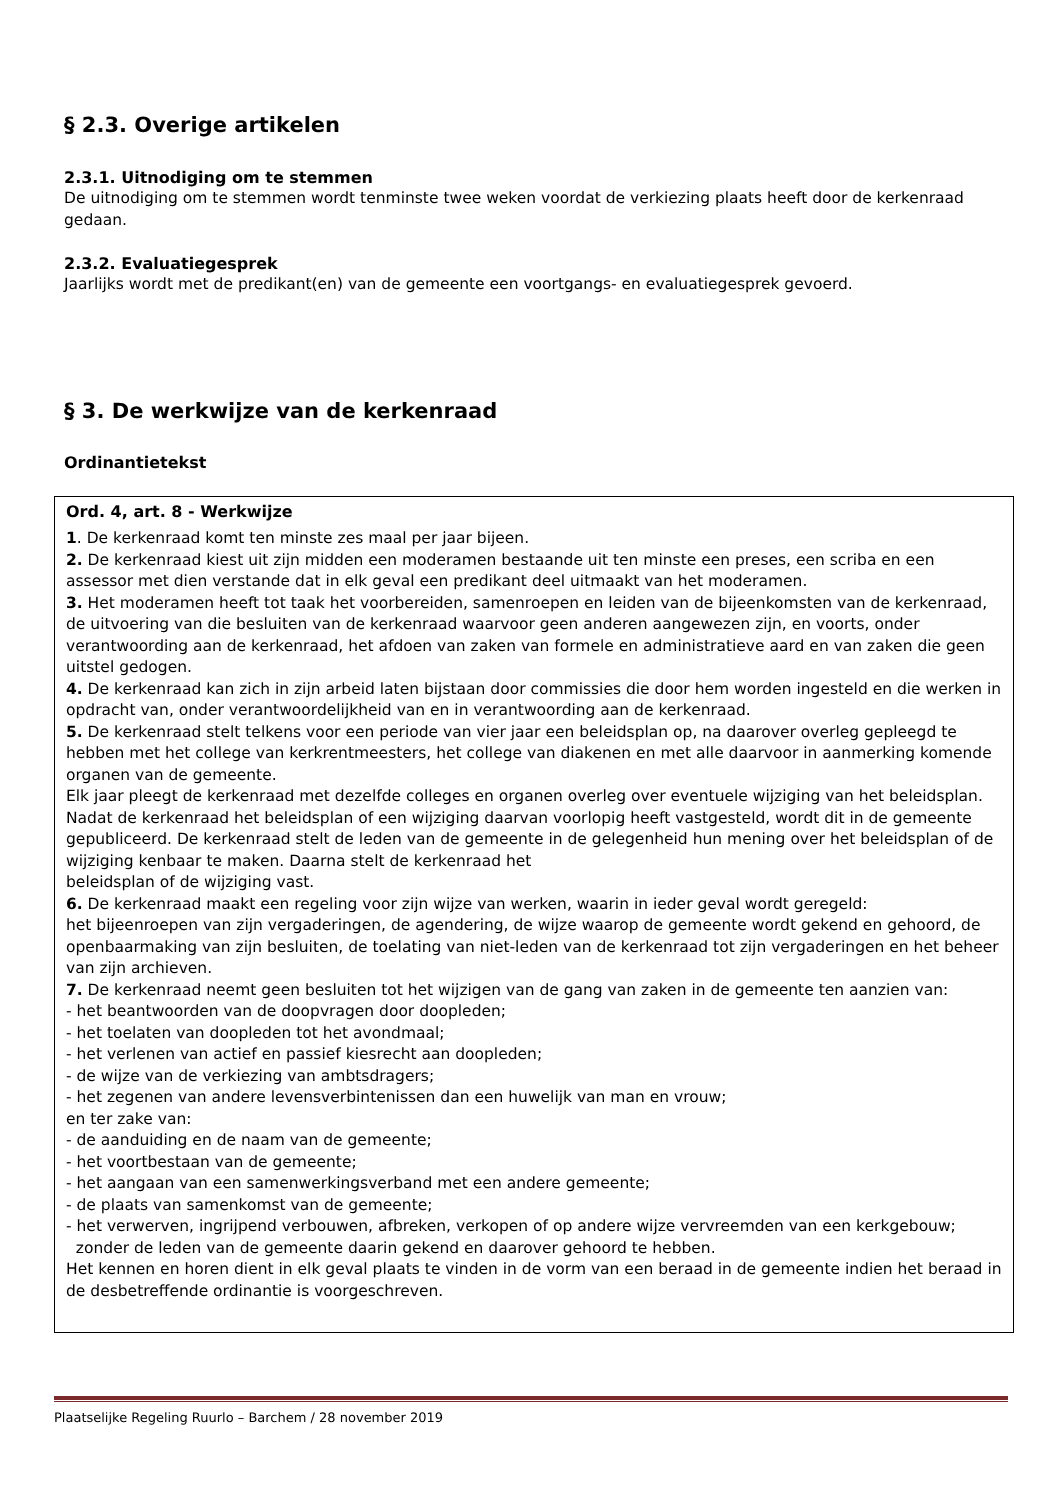§ 2.3. Overige artikelen
2.3.1. Uitnodiging om te stemmen
De uitnodiging om te stemmen wordt tenminste twee weken voordat de verkiezing plaats heeft door de kerkenraad gedaan.
2.3.2. Evaluatiegesprek
Jaarlijks wordt met de predikant(en) van de gemeente een voortgangs- en evaluatiegesprek gevoerd.
§ 3. De werkwijze van de kerkenraad
Ordinantietekst
Ord. 4, art. 8 - Werkwijze
1. De kerkenraad komt ten minste zes maal per jaar bijeen.
2. De kerkenraad kiest uit zijn midden een moderamen bestaande uit ten minste een preses, een scriba en een assessor met dien verstande dat in elk geval een predikant deel uitmaakt van het moderamen.
3. Het moderamen heeft tot taak het voorbereiden, samenroepen en leiden van de bijeenkomsten van de kerkenraad, de uitvoering van die besluiten van de kerkenraad waarvoor geen anderen aangewezen zijn, en voorts, onder verantwoording aan de kerkenraad, het afdoen van zaken van formele en administratieve aard en van zaken die geen uitstel gedogen.
4. De kerkenraad kan zich in zijn arbeid laten bijstaan door commissies die door hem worden ingesteld en die werken in opdracht van, onder verantwoordelijkheid van en in verantwoording aan de kerkenraad.
5. De kerkenraad stelt telkens voor een periode van vier jaar een beleidsplan op, na daarover overleg gepleegd te hebben met het college van kerkrentmeesters, het college van diakenen en met alle daarvoor in aanmerking komende organen van de gemeente.
Elk jaar pleegt de kerkenraad met dezelfde colleges en organen overleg over eventuele wijziging van het beleidsplan. Nadat de kerkenraad het beleidsplan of een wijziging daarvan voorlopig heeft vastgesteld, wordt dit in de gemeente gepubliceerd. De kerkenraad stelt de leden van de gemeente in de gelegenheid hun mening over het beleidsplan of de wijziging kenbaar te maken. Daarna stelt de kerkenraad het
beleidsplan of de wijziging vast.
6. De kerkenraad maakt een regeling voor zijn wijze van werken, waarin in ieder geval wordt geregeld:
het bijeenroepen van zijn vergaderingen, de agendering, de wijze waarop de gemeente wordt gekend en gehoord, de openbaarmaking van zijn besluiten, de toelating van niet-leden van de kerkenraad tot zijn vergaderingen en het beheer van zijn archieven.
7. De kerkenraad neemt geen besluiten tot het wijzigen van de gang van zaken in de gemeente ten aanzien van:
- het beantwoorden van de doopvragen door doopleden;
- het toelaten van doopleden tot het avondmaal;
- het verlenen van actief en passief kiesrecht aan doopleden;
- de wijze van de verkiezing van ambtsdragers;
- het zegenen van andere levensverbintenissen dan een huwelijk van man en vrouw;
en ter zake van:
- de aanduiding en de naam van de gemeente;
- het voortbestaan van de gemeente;
- het aangaan van een samenwerkingsverband met een andere gemeente;
- de plaats van samenkomst van de gemeente;
- het verwerven, ingrijpend verbouwen, afbreken, verkopen of op andere wijze vervreemden van een kerkgebouw;
zonder de leden van de gemeente daarin gekend en daarover gehoord te hebben.
Het kennen en horen dient in elk geval plaats te vinden in de vorm van een beraad in de gemeente indien het beraad in de desbetreffende ordinantie is voorgeschreven.
Plaatselijke Regeling Ruurlo – Barchem / 28 november 2019